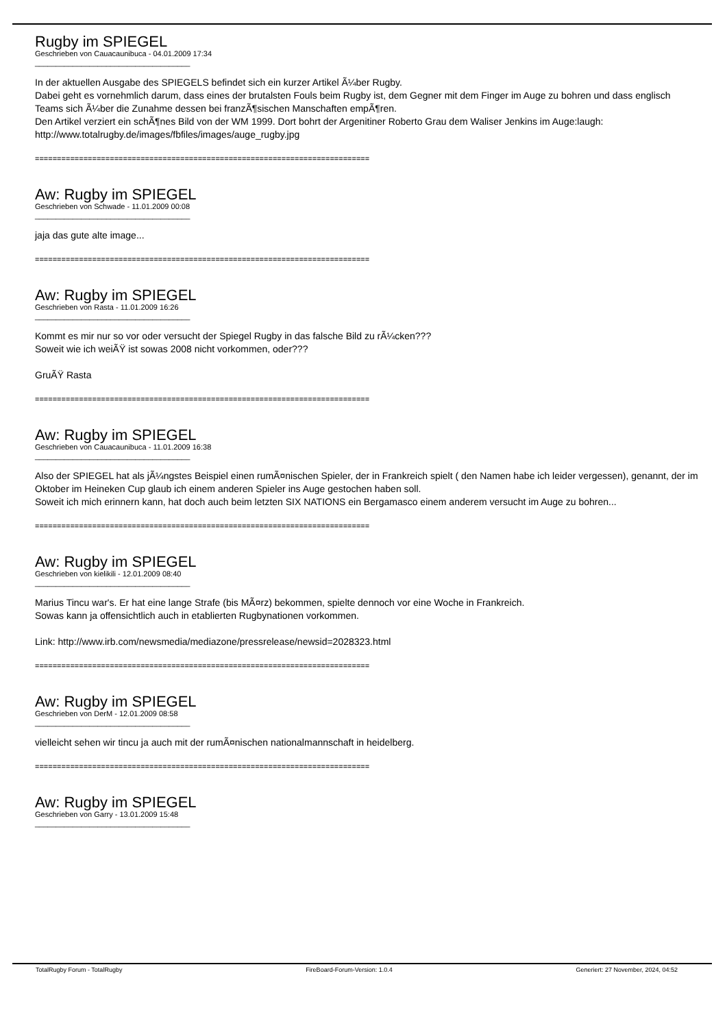Rugby im SPIEGEL
Geschrieben von Cauacaunibuca - 04.01.2009 17:34
_____________________________________
In der aktuellen Ausgabe des SPIEGELS befindet sich ein kurzer Artikel Ã¼ber Rugby.
Dabei geht es vornehmlich darum, dass eines der brutalsten Fouls beim Rugby ist, dem Gegner mit dem Finger im Auge zu bohren und dass englisch Teams sich Ã¼ber die Zunahme dessen bei franzÃ¶sischen Manschaften empÃ¶ren.
Den Artikel verziert ein schÃ¶nes Bild von der WM 1999. Dort bohrt der Argenitiner Roberto Grau dem Waliser Jenkins im Auge:laugh: http://www.totalrugby.de/images/fbfiles/images/auge_rugby.jpg
============================================================================
Aw: Rugby im SPIEGEL
Geschrieben von Schwade - 11.01.2009 00:08
_____________________________________
jaja das gute alte image...
============================================================================
Aw: Rugby im SPIEGEL
Geschrieben von Rasta - 11.01.2009 16:26
_____________________________________
Kommt es mir nur so vor oder versucht der Spiegel Rugby in das falsche Bild zu rÃ¼cken???
Soweit wie ich weiÃŸ ist sowas 2008 nicht vorkommen, oder???
GruÃŸ Rasta
============================================================================
Aw: Rugby im SPIEGEL
Geschrieben von Cauacaunibuca - 11.01.2009 16:38
_____________________________________
Also der SPIEGEL hat als jÃ¼ngstes Beispiel einen rumÃ¤nischen Spieler, der in Frankreich spielt ( den Namen habe ich leider vergessen), genannt, der im Oktober im Heineken Cup glaub ich einem anderen Spieler ins Auge gestochen haben soll.
Soweit ich mich erinnern kann, hat doch auch beim letzten SIX NATIONS ein Bergamasco einem anderem versucht im Auge zu bohren...
============================================================================
Aw: Rugby im SPIEGEL
Geschrieben von kielikili - 12.01.2009 08:40
_____________________________________
Marius Tincu war's. Er hat eine lange Strafe (bis MÃ¤rz) bekommen, spielte dennoch vor eine Woche in Frankreich.
Sowas kann ja offensichtlich auch in etablierten Rugbynationen vorkommen.
Link: http://www.irb.com/newsmedia/mediazone/pressrelease/newsid=2028323.html
============================================================================
Aw: Rugby im SPIEGEL
Geschrieben von DerM - 12.01.2009 08:58
_____________________________________
vielleicht sehen wir tincu ja auch mit der rumÃ¤nischen nationalmannschaft in heidelberg.
============================================================================
Aw: Rugby im SPIEGEL
Geschrieben von Garry - 13.01.2009 15:48
_____________________________________
TotalRugby Forum - TotalRugby FireBoard-Forum-Version: 1.0.4 Generiert: 27 November, 2024, 04:52